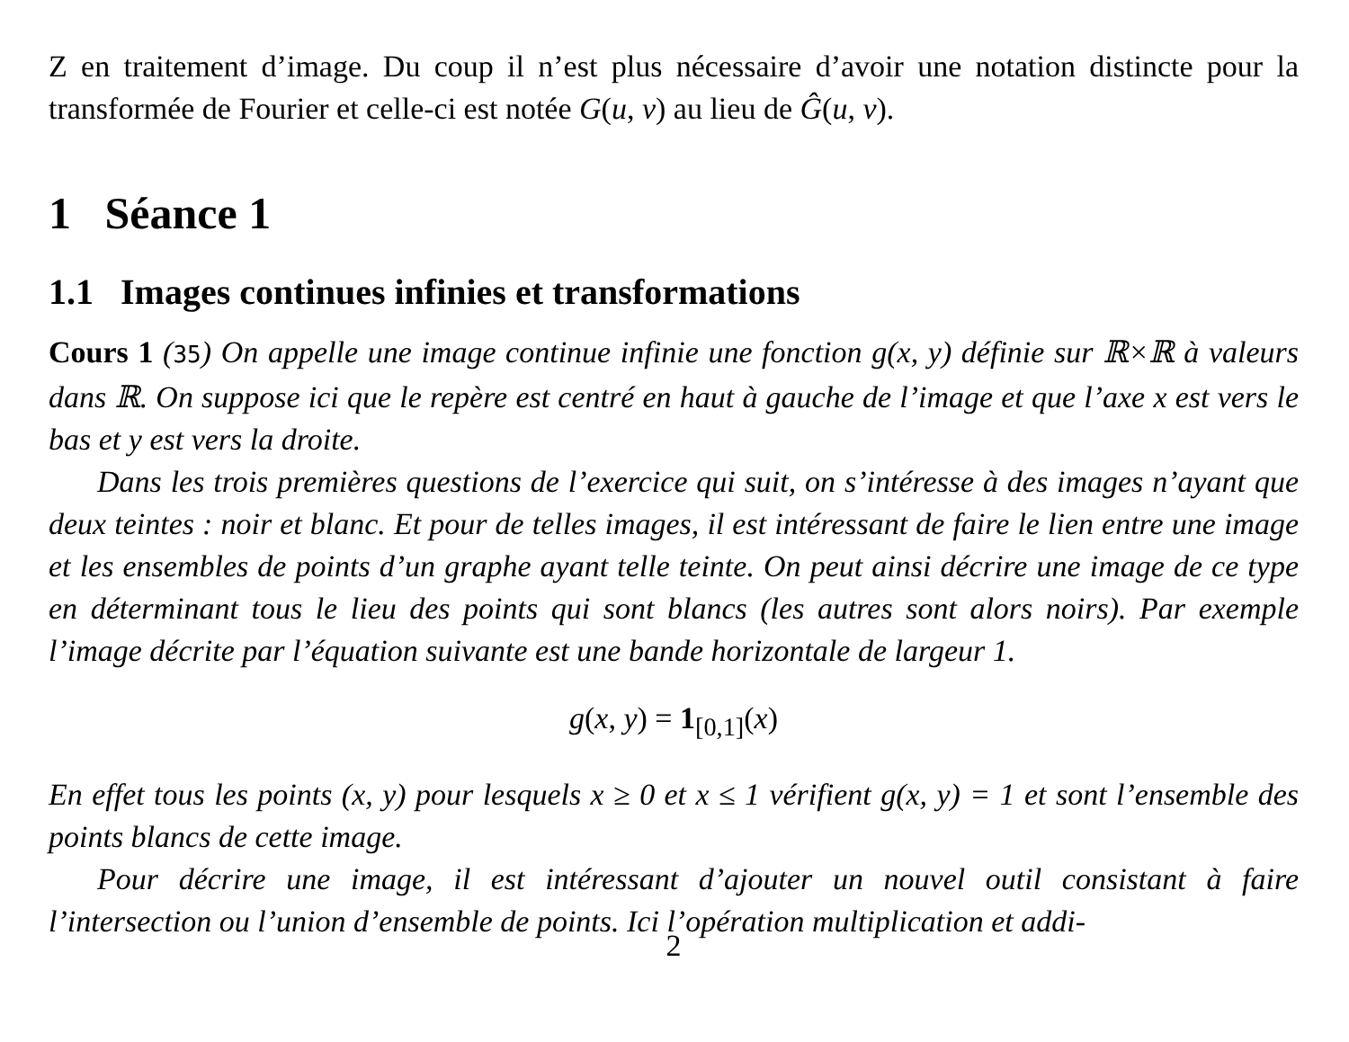Z en traitement d’image. Du coup il n’est plus nécessaire d’avoir une notation distincte pour la transformée de Fourier et celle-ci est notée G(u, v) au lieu de Ĝ(u, v).
1 Séance 1
1.1 Images continues infinies et transformations
Cours 1 (35) On appelle une image continue infinie une fonction g(x, y) définie sur ℝ×ℝ à valeurs dans ℝ. On suppose ici que le repère est centré en haut à gauche de l’image et que l’axe x est vers le bas et y est vers la droite.
Dans les trois premières questions de l’exercice qui suit, on s’intéresse à des images n’ayant que deux teintes : noir et blanc. Et pour de telles images, il est intéressant de faire le lien entre une image et les ensembles de points d’un graphe ayant telle teinte. On peut ainsi décrire une image de ce type en déterminant tous le lieu des points qui sont blancs (les autres sont alors noirs). Par exemple l’image décrite par l’équation suivante est une bande horizontale de largeur 1.
g(x, y) = 1<sub>[0,1]</sub>(x)
En effet tous les points (x, y) pour lesquels x ≥ 0 et x ≤ 1 vérifient g(x, y) = 1 et sont l’ensemble des points blancs de cette image.
Pour décrire une image, il est intéressant d’ajouter un nouvel outil consistant à faire l’intersection ou l’union d’ensemble de points. Ici l’opération multiplication et addi-
2